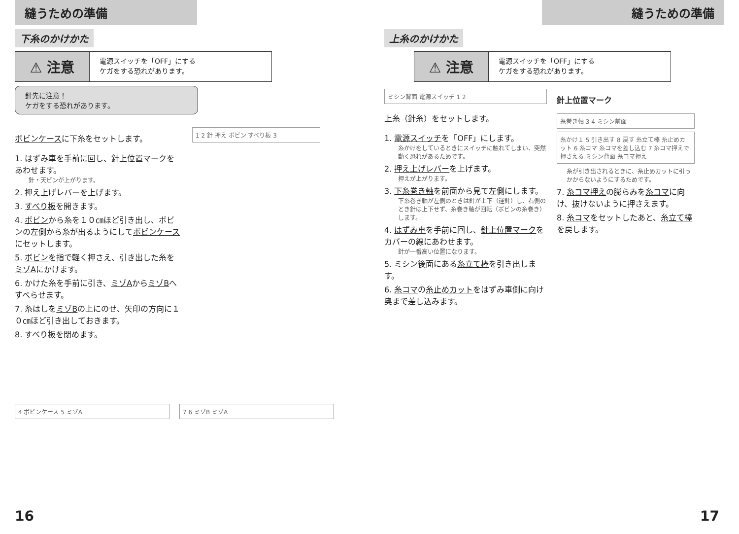縫うための準備
下糸のかけかた
⚠ 注意
電源スイッチを「OFF」にする
ケガをする恐れがあります。
針先に注意！
ケガをする恐れがあります。
ボビンケースに下糸をセットします。
1. はずみ車を手前に回し、針上位置マークをあわせます。
針・天ビンが上がります。
2. 押え上げレバーを上げます。
3. すべり板を開きます。
4. ボビンから糸を１０㎝ほど引き出し、ボビンの左側から糸が出るようにしてボビンケースにセットします。
5. ボビンを指で軽く押さえ、引き出した糸をミゾAにかけます。
6. かけた糸を手前に引き、ミゾAからミゾBへすべらせます。
7. 糸はしをミゾBの上にのせ、矢印の方向に１０㎝ほど引き出しておきます。
8. すべり板を閉めます。
1 2 針 押え ボビン すべり板 3
4 ボビンケース 5 ミゾA 7 6 ミゾB ミゾA
16
縫うための準備
上糸のかけかた
⚠ 注意
電源スイッチを「OFF」にする
ケガをする恐れがあります。
ミシン背面 電源スイッチ 1 2
上糸（針糸）をセットします。
1. 電源スイッチを「OFF」にします。
糸かけをしているときにスイッチに触れてしまい、突然動く恐れがあるためです。
2. 押え上げレバーを上げます。
押えが上がります。
3. 下糸巻き軸を前面から見て左側にします。
下糸巻き軸が左側のときは針が上下（運針）し、右側のとき針は上下せず、糸巻き軸が回転（ボビンの糸巻き）します。
4. はずみ車を手前に回し、針上位置マークをカバーの線にあわせます。
針が一番高い位置になります。
5. ミシン後面にある糸立て棒を引き出します。
6. 糸コマの糸止めカットをはずみ車側に向け奥まで差し込みます。
針上位置マーク
糸巻き軸 3 4 ミシン前面
糸かけ１ 5 引き出す 8 戻す 糸立て棒 糸止めカット 6 糸コマ 糸コマを差し込む 7 糸コマ押えで押さえる ミシン背面 糸コマ押え
糸が引き出されるときに、糸止めカットに引っかからないようにするためです。
7. 糸コマ押えの膨らみを糸コマに向け、抜けないように押さえます。
8. 糸コマをセットしたあと、糸立て棒を戻します。
17